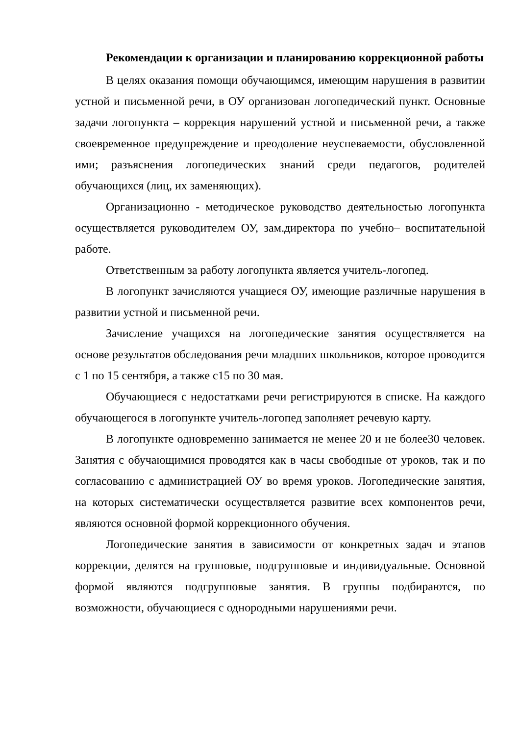Рекомендации к организации и планированию коррекционной работы
В целях оказания помощи обучающимся, имеющим нарушения в развитии устной и письменной речи, в ОУ организован логопедический пункт. Основные задачи логопункта – коррекция нарушений устной и письменной речи, а также своевременное предупреждение и преодоление неуспеваемости, обусловленной ими; разъяснения логопедических знаний среди педагогов, родителей обучающихся (лиц, их заменяющих).
Организационно - методическое руководство деятельностью логопункта осуществляется руководителем ОУ, зам.директора по учебно– воспитательной работе.
Ответственным за работу логопункта является учитель-логопед.
В логопункт зачисляются учащиеся ОУ, имеющие различные нарушения в развитии устной и письменной речи.
Зачисление учащихся на логопедические занятия осуществляется на основе результатов обследования речи младших школьников, которое проводится с 1 по 15 сентября, а также с15 по 30 мая.
Обучающиеся с недостатками речи регистрируются в списке. На каждого обучающегося в логопункте учитель-логопед заполняет речевую карту.
В логопункте одновременно занимается не менее 20 и не более30 человек. Занятия с обучающимися проводятся как в часы свободные от уроков, так и по согласованию с администрацией ОУ во время уроков. Логопедические занятия, на которых систематически осуществляется развитие всех компонентов речи, являются основной формой коррекционного обучения.
Логопедические занятия в зависимости от конкретных задач и этапов коррекции, делятся на групповые, подгрупповые и индивидуальные. Основной формой являются подгрупповые занятия. В группы подбираются, по возможности, обучающиеся с однородными нарушениями речи.